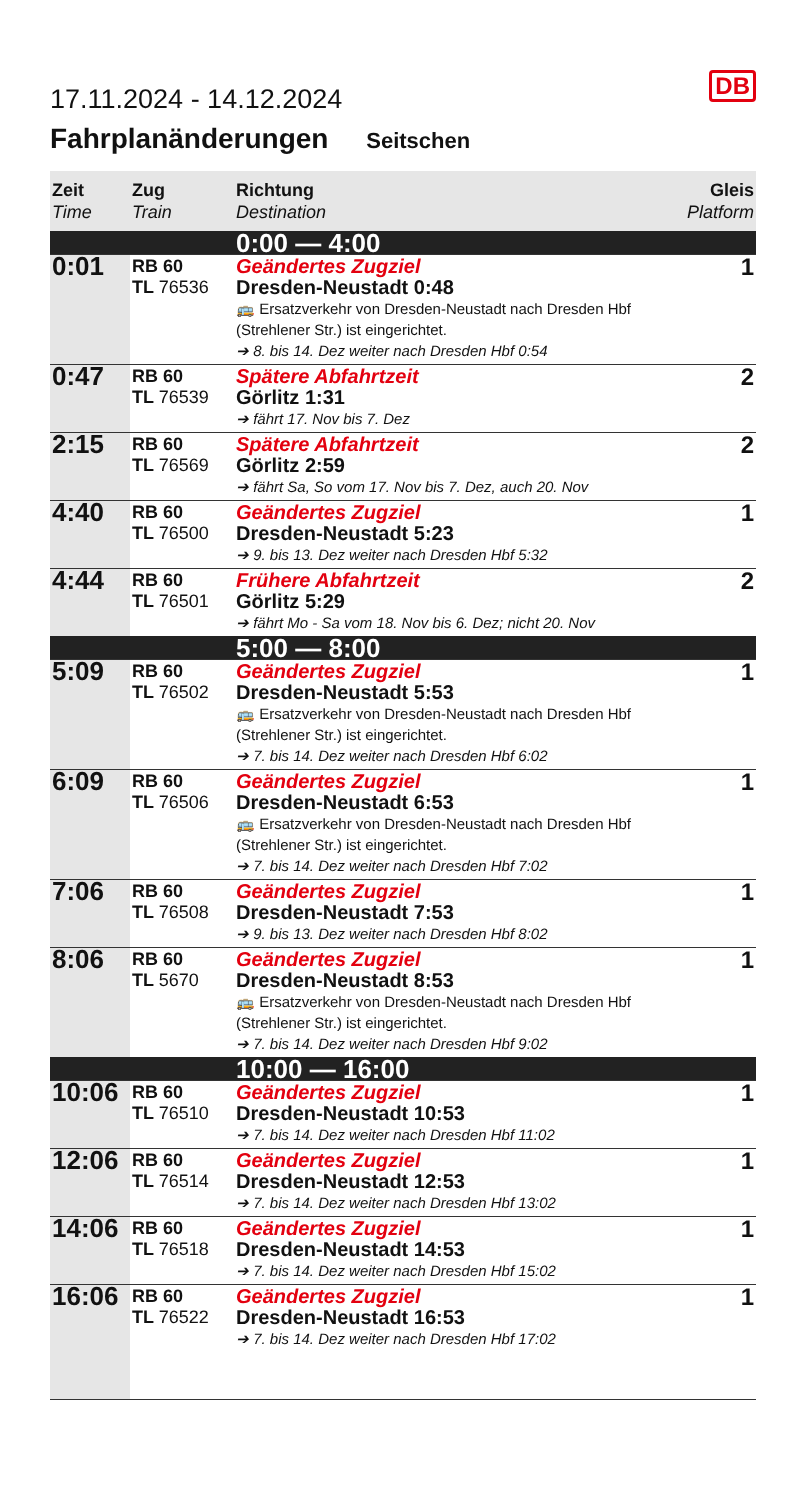DB
17.11.2024 - 14.12.2024
Fahrplanänderungen Seitschen
| Zeit Time | Zug Train | Richtung Destination | Gleis Platform |
| --- | --- | --- | --- |
| | | 0:00 — 4:00 | |
| 0:01 | RB 60 TL 76536 | Geändertes Zugziel Dresden-Neustadt 0:48 🚌 Ersatzverkehr von Dresden-Neustadt nach Dresden Hbf (Strehlener Str.) ist eingerichtet. ➔ 8. bis 14. Dez weiter nach Dresden Hbf 0:54 | 1 |
| 0:47 | RB 60 TL 76539 | Spätere Abfahrtzeit Görlitz 1:31 ➔ fährt 17. Nov bis 7. Dez | 2 |
| 2:15 | RB 60 TL 76569 | Spätere Abfahrtzeit Görlitz 2:59 ➔ fährt Sa, So vom 17. Nov bis 7. Dez, auch 20. Nov | 2 |
| 4:40 | RB 60 TL 76500 | Geändertes Zugziel Dresden-Neustadt 5:23 ➔ 9. bis 13. Dez weiter nach Dresden Hbf 5:32 | 1 |
| 4:44 | RB 60 TL 76501 | Frühere Abfahrtzeit Görlitz 5:29 ➔ fährt Mo - Sa vom 18. Nov bis 6. Dez; nicht 20. Nov | 2 |
| | | 5:00 — 8:00 | |
| 5:09 | RB 60 TL 76502 | Geändertes Zugziel Dresden-Neustadt 5:53 🚌 Ersatzverkehr von Dresden-Neustadt nach Dresden Hbf (Strehlener Str.) ist eingerichtet. ➔ 7. bis 14. Dez weiter nach Dresden Hbf 6:02 | 1 |
| 6:09 | RB 60 TL 76506 | Geändertes Zugziel Dresden-Neustadt 6:53 🚌 Ersatzverkehr von Dresden-Neustadt nach Dresden Hbf (Strehlener Str.) ist eingerichtet. ➔ 7. bis 14. Dez weiter nach Dresden Hbf 7:02 | 1 |
| 7:06 | RB 60 TL 76508 | Geändertes Zugziel Dresden-Neustadt 7:53 ➔ 9. bis 13. Dez weiter nach Dresden Hbf 8:02 | 1 |
| 8:06 | RB 60 TL 5670 | Geändertes Zugziel Dresden-Neustadt 8:53 🚌 Ersatzverkehr von Dresden-Neustadt nach Dresden Hbf (Strehlener Str.) ist eingerichtet. ➔ 7. bis 14. Dez weiter nach Dresden Hbf 9:02 | 1 |
| | | 10:00 — 16:00 | |
| 10:06 | RB 60 TL 76510 | Geändertes Zugziel Dresden-Neustadt 10:53 ➔ 7. bis 14. Dez weiter nach Dresden Hbf 11:02 | 1 |
| 12:06 | RB 60 TL 76514 | Geändertes Zugziel Dresden-Neustadt 12:53 ➔ 7. bis 14. Dez weiter nach Dresden Hbf 13:02 | 1 |
| 14:06 | RB 60 TL 76518 | Geändertes Zugziel Dresden-Neustadt 14:53 ➔ 7. bis 14. Dez weiter nach Dresden Hbf 15:02 | 1 |
| 16:06 | RB 60 TL 76522 | Geändertes Zugziel Dresden-Neustadt 16:53 ➔ 7. bis 14. Dez weiter nach Dresden Hbf 17:02 | 1 |